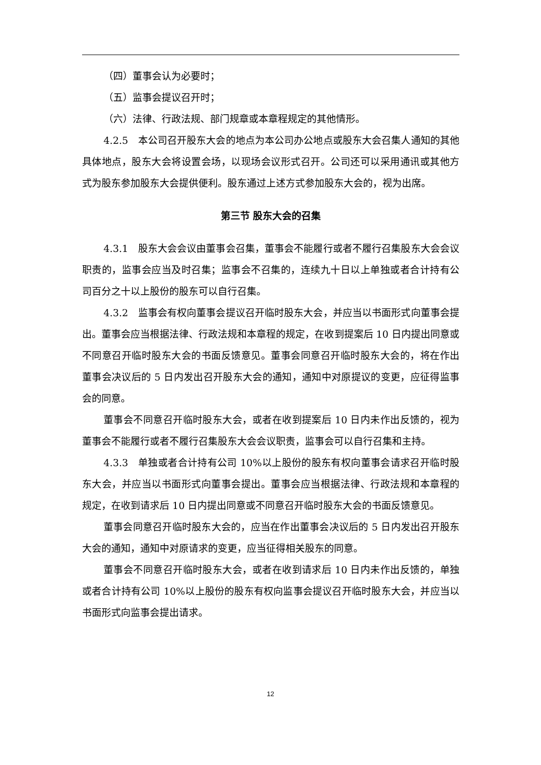（四）董事会认为必要时；
（五）监事会提议召开时；
（六）法律、行政法规、部门规章或本章程规定的其他情形。
4.2.5　本公司召开股东大会的地点为本公司办公地点或股东大会召集人通知的其他具体地点，股东大会将设置会场，以现场会议形式召开。公司还可以采用通讯或其他方式为股东参加股东大会提供便利。股东通过上述方式参加股东大会的，视为出席。
第三节 股东大会的召集
4.3.1　股东大会会议由董事会召集，董事会不能履行或者不履行召集股东大会会议职责的，监事会应当及时召集；监事会不召集的，连续九十日以上单独或者合计持有公司百分之十以上股份的股东可以自行召集。
4.3.2　监事会有权向董事会提议召开临时股东大会，并应当以书面形式向董事会提出。董事会应当根据法律、行政法规和本章程的规定，在收到提案后 10 日内提出同意或不同意召开临时股东大会的书面反馈意见。董事会同意召开临时股东大会的，将在作出董事会决议后的 5 日内发出召开股东大会的通知，通知中对原提议的变更，应征得监事会的同意。
董事会不同意召开临时股东大会，或者在收到提案后 10 日内未作出反馈的，视为董事会不能履行或者不履行召集股东大会会议职责，监事会可以自行召集和主持。
4.3.3　单独或者合计持有公司 10%以上股份的股东有权向董事会请求召开临时股东大会，并应当以书面形式向董事会提出。董事会应当根据法律、行政法规和本章程的规定，在收到请求后 10 日内提出同意或不同意召开临时股东大会的书面反馈意见。
董事会同意召开临时股东大会的，应当在作出董事会决议后的 5 日内发出召开股东大会的通知，通知中对原请求的变更，应当征得相关股东的同意。
董事会不同意召开临时股东大会，或者在收到请求后 10 日内未作出反馈的，单独或者合计持有公司 10%以上股份的股东有权向监事会提议召开临时股东大会，并应当以书面形式向监事会提出请求。
12